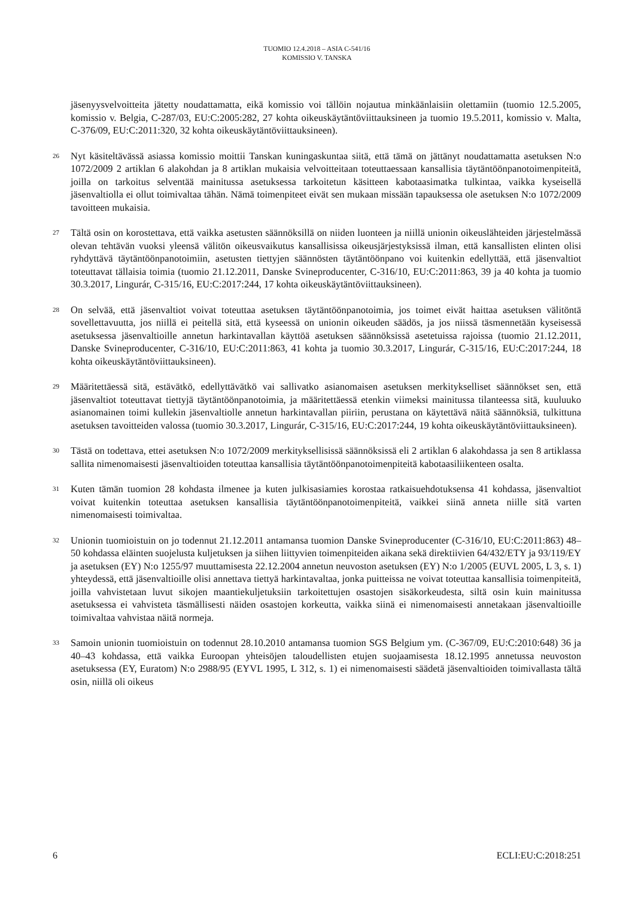TUOMIO 12.4.2018 – ASIA C-541/16
KOMISSIO V. TANSKA
jäsenyysvelvoitteita jätetty noudattamatta, eikä komissio voi tällöin nojautua minkäänlaisiin olettamiin (tuomio 12.5.2005, komissio v. Belgia, C-287/03, EU:C:2005:282, 27 kohta oikeuskäytäntöviittauksineen ja tuomio 19.5.2011, komissio v. Malta, C-376/09, EU:C:2011:320, 32 kohta oikeuskäytäntöviittauksineen).
26
Nyt käsiteltävässä asiassa komissio moittii Tanskan kuningaskuntaa siitä, että tämä on jättänyt noudattamatta asetuksen N:o 1072/2009 2 artiklan 6 alakohdan ja 8 artiklan mukaisia velvoitteitaan toteuttaessaan kansallisia täytäntöönpanotoimenpiteitä, joilla on tarkoitus selventää mainitussa asetuksessa tarkoitetun käsitteen kabotaasimatka tulkintaa, vaikka kyseisellä jäsenvaltiolla ei ollut toimivaltaa tähän. Nämä toimenpiteet eivät sen mukaan missään tapauksessa ole asetuksen N:o 1072/2009 tavoitteen mukaisia.
27
Tältä osin on korostettava, että vaikka asetusten säännöksillä on niiden luonteen ja niillä unionin oikeuslähteiden järjestelmässä olevan tehtävän vuoksi yleensä välitön oikeusvaikutus kansallisissa oikeusjärjestyksissä ilman, että kansallisten elinten olisi ryhdyttävä täytäntöönpanotoimiin, asetusten tiettyjen säännösten täytäntöönpano voi kuitenkin edellyttää, että jäsenvaltiot toteuttavat tällaisia toimia (tuomio 21.12.2011, Danske Svineproducenter, C-316/10, EU:C:2011:863, 39 ja 40 kohta ja tuomio 30.3.2017, Lingurár, C-315/16, EU:C:2017:244, 17 kohta oikeuskäytäntöviittauksineen).
28
On selvää, että jäsenvaltiot voivat toteuttaa asetuksen täytäntöönpanotoimia, jos toimet eivät haittaa asetuksen välitöntä sovellettavuutta, jos niillä ei peitellä sitä, että kyseessä on unionin oikeuden säädös, ja jos niissä täsmennetään kyseisessä asetuksessa jäsenvaltioille annetun harkintavallan käyttöä asetuksen säännöksissä asetetuissa rajoissa (tuomio 21.12.2011, Danske Svineproducenter, C-316/10, EU:C:2011:863, 41 kohta ja tuomio 30.3.2017, Lingurár, C-315/16, EU:C:2017:244, 18 kohta oikeuskäytäntöviittauksineen).
29
Määritettäessä sitä, estävätkö, edellyttävätkö vai sallivatko asianomaisen asetuksen merkitykselliset säännökset sen, että jäsenvaltiot toteuttavat tiettyjä täytäntöönpanotoimia, ja määritettäessä etenkin viimeksi mainitussa tilanteessa sitä, kuuluuko asianomainen toimi kullekin jäsenvaltiolle annetun harkintavallan piiriin, perustana on käytettävä näitä säännöksiä, tulkittuna asetuksen tavoitteiden valossa (tuomio 30.3.2017, Lingurár, C-315/16, EU:C:2017:244, 19 kohta oikeuskäytäntöviittauksineen).
30
Tästä on todettava, ettei asetuksen N:o 1072/2009 merkityksellisissä säännöksissä eli 2 artiklan 6 alakohdassa ja sen 8 artiklassa sallita nimenomaisesti jäsenvaltioiden toteuttaa kansallisia täytäntöönpanotoimenpiteitä kabotaasiliikenteen osalta.
31
Kuten tämän tuomion 28 kohdasta ilmenee ja kuten julkisasiamies korostaa ratkaisuehdotuksensa 41 kohdassa, jäsenvaltiot voivat kuitenkin toteuttaa asetuksen kansallisia täytäntöönpanotoimenpiteitä, vaikkei siinä anneta niille sitä varten nimenomaisesti toimivaltaa.
32
Unionin tuomioistuin on jo todennut 21.12.2011 antamansa tuomion Danske Svineproducenter (C-316/10, EU:C:2011:863) 48–50 kohdassa eläinten suojelusta kuljetuksen ja siihen liittyvien toimenpiteiden aikana sekä direktiivien 64/432/ETY ja 93/119/EY ja asetuksen (EY) N:o 1255/97 muuttamisesta 22.12.2004 annetun neuvoston asetuksen (EY) N:o 1/2005 (EUVL 2005, L 3, s. 1) yhteydessä, että jäsenvaltioille olisi annettava tiettyä harkintavaltaa, jonka puitteissa ne voivat toteuttaa kansallisia toimenpiteitä, joilla vahvistetaan luvut sikojen maantiekuljetuksiin tarkoitettujen osastojen sisäkorkeudesta, siltä osin kuin mainitussa asetuksessa ei vahvisteta täsmällisesti näiden osastojen korkeutta, vaikka siinä ei nimenomaisesti annetakaan jäsenvaltioille toimivaltaa vahvistaa näitä normeja.
33
Samoin unionin tuomioistuin on todennut 28.10.2010 antamansa tuomion SGS Belgium ym. (C-367/09, EU:C:2010:648) 36 ja 40–43 kohdassa, että vaikka Euroopan yhteisöjen taloudellisten etujen suojaamisesta 18.12.1995 annetussa neuvoston asetuksessa (EY, Euratom) N:o 2988/95 (EYVL 1995, L 312, s. 1) ei nimenomaisesti säädetä jäsenvaltioiden toimivallasta tältä osin, niillä oli oikeus
6 ECLI:EU:C:2018:251